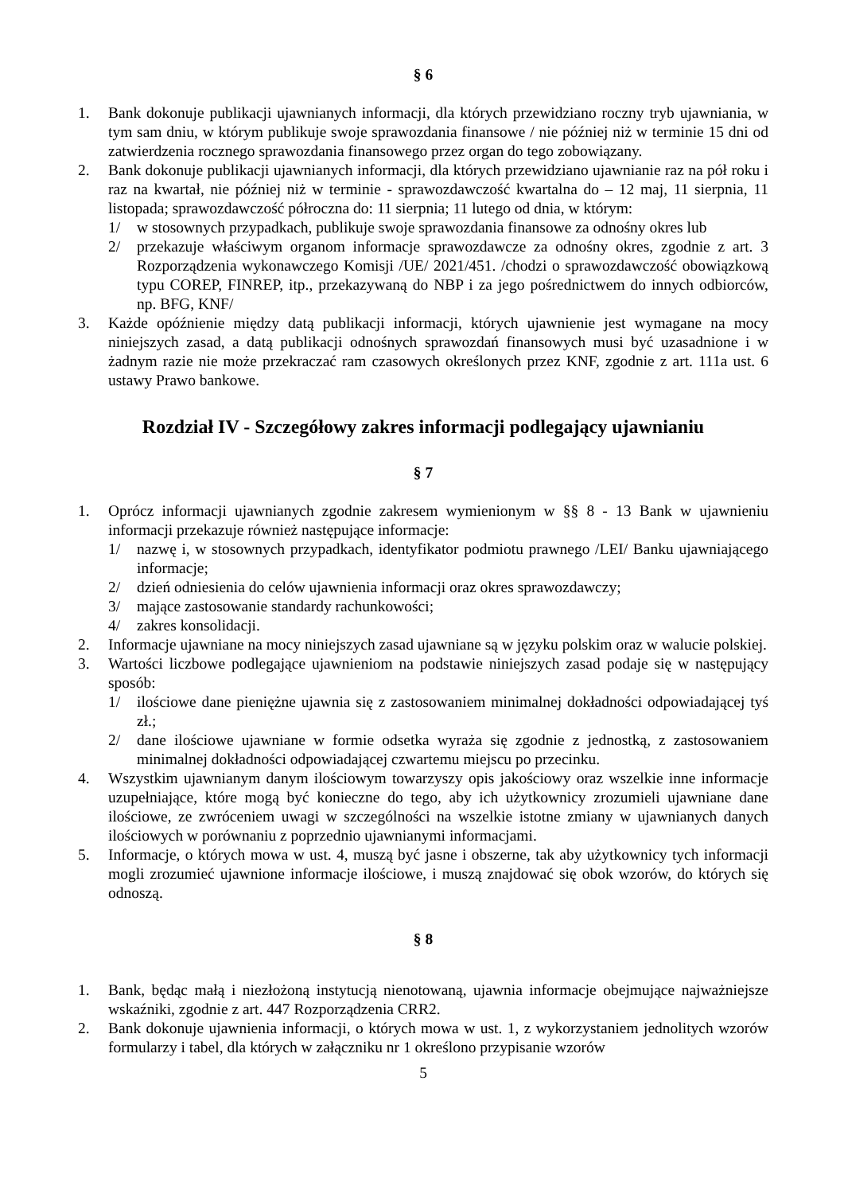§ 6
1. Bank dokonuje publikacji ujawnianych informacji, dla których przewidziano roczny tryb ujawniania, w tym sam dniu, w którym publikuje swoje sprawozdania finansowe / nie później niż w terminie 15 dni od zatwierdzenia rocznego sprawozdania finansowego przez organ do tego zobowiązany.
2. Bank dokonuje publikacji ujawnianych informacji, dla których przewidziano ujawnianie raz na pół roku i raz na kwartał, nie później niż w terminie - sprawozdawczość kwartalna do – 12 maj, 11 sierpnia, 11 listopada; sprawozdawczość półroczna do: 11 sierpnia; 11 lutego od dnia, w którym:
1/ w stosownych przypadkach, publikuje swoje sprawozdania finansowe za odnośny okres lub
2/ przekazuje właściwym organom informacje sprawozdawcze za odnośny okres, zgodnie z art. 3 Rozporządzenia wykonawczego Komisji /UE/ 2021/451. /chodzi o sprawozdawczość obowiązkową typu COREP, FINREP, itp., przekazywaną do NBP i za jego pośrednictwem do innych odbiorców, np. BFG, KNF/
3. Każde opóźnienie między datą publikacji informacji, których ujawnienie jest wymagane na mocy niniejszych zasad, a datą publikacji odnośnych sprawozdań finansowych musi być uzasadnione i w żadnym razie nie może przekraczać ram czasowych określonych przez KNF, zgodnie z art. 111a ust. 6 ustawy Prawo bankowe.
Rozdział IV - Szczegółowy zakres informacji podlegający ujawnianiu
§ 7
1. Oprócz informacji ujawnianych zgodnie zakresem wymienionym w §§ 8 - 13 Bank w ujawnieniu informacji przekazuje również następujące informacje:
1/ nazwę i, w stosownych przypadkach, identyfikator podmiotu prawnego /LEI/ Banku ujawniającego informacje;
2/ dzień odniesienia do celów ujawnienia informacji oraz okres sprawozdawczy;
3/ mające zastosowanie standardy rachunkowości;
4/ zakres konsolidacji.
2. Informacje ujawniane na mocy niniejszych zasad ujawniane są w języku polskim oraz w walucie polskiej.
3. Wartości liczbowe podlegające ujawnieniom na podstawie niniejszych zasad podaje się w następujący sposób:
1/ ilościowe dane pieniężne ujawnia się z zastosowaniem minimalnej dokładności odpowiadającej tyś zł.;
2/ dane ilościowe ujawniane w formie odsetka wyraża się zgodnie z jednostką, z zastosowaniem minimalnej dokładności odpowiadającej czwartemu miejscu po przecinku.
4. Wszystkim ujawnianym danym ilościowym towarzyszy opis jakościowy oraz wszelkie inne informacje uzupełniające, które mogą być konieczne do tego, aby ich użytkownicy zrozumieli ujawniane dane ilościowe, ze zwróceniem uwagi w szczególności na wszelkie istotne zmiany w ujawnianych danych ilościowych w porównaniu z poprzednio ujawnianymi informacjami.
5. Informacje, o których mowa w ust. 4, muszą być jasne i obszerne, tak aby użytkownicy tych informacji mogli zrozumieć ujawnione informacje ilościowe, i muszą znajdować się obok wzorów, do których się odnoszą.
§ 8
1. Bank, będąc małą i niezłożoną instytucją nienotowaną, ujawnia informacje obejmujące najważniejsze wskaźniki, zgodnie z art. 447 Rozporządzenia CRR2.
2. Bank dokonuje ujawnienia informacji, o których mowa w ust. 1, z wykorzystaniem jednolitych wzorów formularzy i tabel, dla których w załączniku nr 1 określono przypisanie wzorów
5